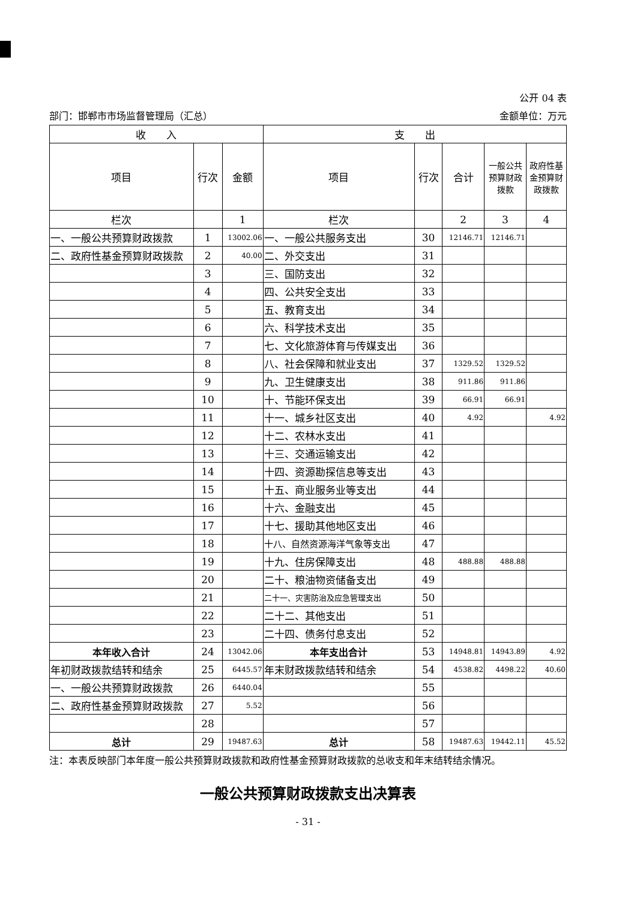公开 04 表
部门：邯郸市市场监督管理局（汇总） 金额单位：万元
| 收 入 | | | 支 出 | | | | |
| --- | --- | --- | --- | --- | --- | --- | --- |
| 项目 | 行次 | 金额 | 项目 | 行次 | 合计 | 一般公共预算财政拨款 | 政府性基金预算财政拨款 |
| 栏次 | | 1 | 栏次 | | 2 | 3 | 4 |
| 一、一般公共预算财政拨款 | 1 | 13002.06 | 一、一般公共服务支出 | 30 | 12146.71 | 12146.71 | |
| 二、政府性基金预算财政拨款 | 2 | 40.00 | 二、外交支出 | 31 | | | |
| | 3 | | 三、国防支出 | 32 | | | |
| | 4 | | 四、公共安全支出 | 33 | | | |
| | 5 | | 五、教育支出 | 34 | | | |
| | 6 | | 六、科学技术支出 | 35 | | | |
| | 7 | | 七、文化旅游体育与传媒支出 | 36 | | | |
| | 8 | | 八、社会保障和就业支出 | 37 | 1329.52 | 1329.52 | |
| | 9 | | 九、卫生健康支出 | 38 | 911.86 | 911.86 | |
| | 10 | | 十、节能环保支出 | 39 | 66.91 | 66.91 | |
| | 11 | | 十一、城乡社区支出 | 40 | 4.92 | | 4.92 |
| | 12 | | 十二、农林水支出 | 41 | | | |
| | 13 | | 十三、交通运输支出 | 42 | | | |
| | 14 | | 十四、资源勘探信息等支出 | 43 | | | |
| | 15 | | 十五、商业服务业等支出 | 44 | | | |
| | 16 | | 十六、金融支出 | 45 | | | |
| | 17 | | 十七、援助其他地区支出 | 46 | | | |
| | 18 | | 十八、自然资源海洋气象等支出 | 47 | | | |
| | 19 | | 十九、住房保障支出 | 48 | 488.88 | 488.88 | |
| | 20 | | 二十、粮油物资储备支出 | 49 | | | |
| | 21 | | 二十一、灾害防治及应急管理支出 | 50 | | | |
| | 22 | | 二十二、其他支出 | 51 | | | |
| | 23 | | 二十四、债务付息支出 | 52 | | | |
| 本年收入合计 | 24 | 13042.06 | 本年支出合计 | 53 | 14948.81 | 14943.89 | 4.92 |
| 年初财政拨款结转和结余 | 25 | 6445.57 | 年末财政拨款结转和结余 | 54 | 4538.82 | 4498.22 | 40.60 |
| 一、一般公共预算财政拨款 | 26 | 6440.04 | | 55 | | | |
| 二、政府性基金预算财政拨款 | 27 | 5.52 | | 56 | | | |
| | 28 | | | 57 | | | |
| 总计 | 29 | 19487.63 | 总计 | 58 | 19487.63 | 19442.11 | 45.52 |
注：本表反映部门本年度一般公共预算财政拨款和政府性基金预算财政拨款的总收支和年末结转结余情况。
一般公共预算财政拨款支出决算表
- 31 -